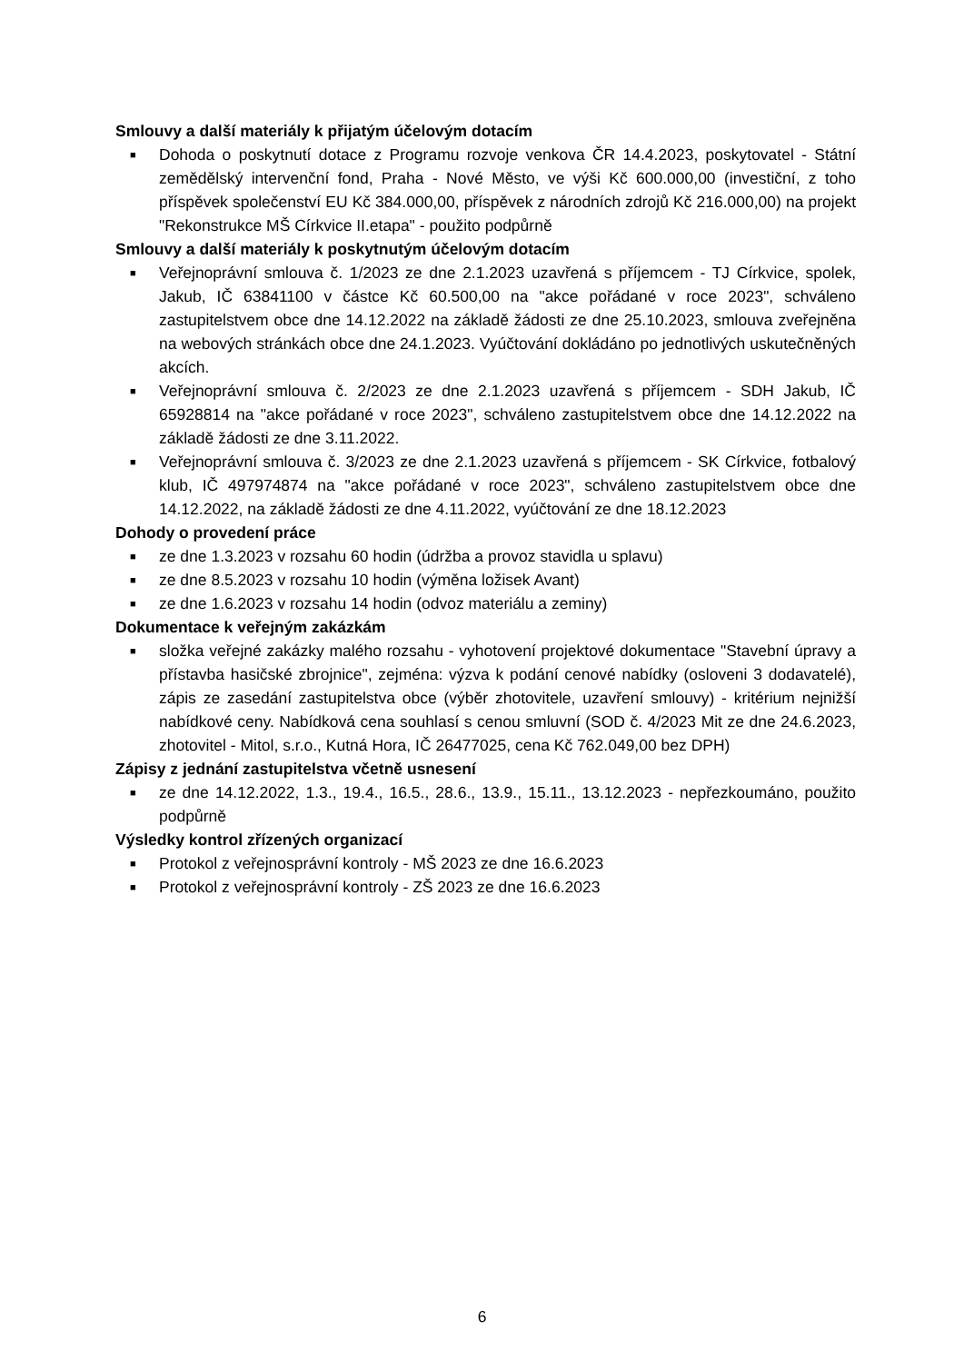Smlouvy a další materiály k přijatým účelovým dotacím
■ Dohoda o poskytnutí dotace z Programu rozvoje venkova ČR 14.4.2023, poskytovatel - Státní zemědělský intervenční fond, Praha - Nové Město, ve výši Kč 600.000,00 (investiční, z toho příspěvek společenství EU Kč 384.000,00, příspěvek z národních zdrojů Kč 216.000,00) na projekt "Rekonstrukce MŠ Církvice II.etapa" - použito podpůrně
Smlouvy a další materiály k poskytnutým účelovým dotacím
■ Veřejnoprávní smlouva č. 1/2023 ze dne 2.1.2023 uzavřená s příjemcem - TJ Církvice, spolek, Jakub, IČ 63841100 v částce Kč 60.500,00 na "akce pořádané v roce 2023", schváleno zastupitelstvem obce dne 14.12.2022 na základě žádosti ze dne 25.10.2023, smlouva zveřejněna na webových stránkách obce dne 24.1.2023. Vyúčtování dokládáno po jednotlivých uskutečněných akcích.
■ Veřejnoprávní smlouva č. 2/2023 ze dne 2.1.2023 uzavřená s příjemcem - SDH Jakub, IČ 65928814 na "akce pořádané v roce 2023", schváleno zastupitelstvem obce dne 14.12.2022 na základě žádosti ze dne 3.11.2022.
■ Veřejnoprávní smlouva č. 3/2023 ze dne 2.1.2023 uzavřená s příjemcem - SK Církvice, fotbalový klub, IČ 497974874 na "akce pořádané v roce 2023", schváleno zastupitelstvem obce dne 14.12.2022, na základě žádosti ze dne 4.11.2022, vyúčtování ze dne 18.12.2023
Dohody o provedení práce
■ ze dne 1.3.2023 v rozsahu 60 hodin (údržba a provoz stavidla u splavu)
■ ze dne 8.5.2023 v rozsahu 10 hodin (výměna ložisek Avant)
■ ze dne 1.6.2023 v rozsahu 14 hodin (odvoz materiálu a zeminy)
Dokumentace k veřejným zakázkám
■ složka veřejné zakázky malého rozsahu - vyhotovení projektové dokumentace "Stavební úpravy a přístavba hasičské zbrojnice", zejména: výzva k podání cenové nabídky (osloveni 3 dodavatelé), zápis ze zasedání zastupitelstva obce (výběr zhotovitele, uzavření smlouvy) - kritérium nejnižší nabídkové ceny. Nabídková cena souhlasí s cenou smluvní (SOD č. 4/2023 Mit ze dne 24.6.2023, zhotovitel - Mitol, s.r.o., Kutná Hora, IČ 26477025, cena Kč 762.049,00 bez DPH)
Zápisy z jednání zastupitelstva včetně usnesení
■ ze dne 14.12.2022, 1.3., 19.4., 16.5., 28.6., 13.9., 15.11., 13.12.2023 - nepřezkoumáno, použito podpůrně
Výsledky kontrol zřízených organizací
■ Protokol z veřejnosprávní kontroly - MŠ 2023 ze dne 16.6.2023
■ Protokol z veřejnosprávní kontroly - ZŠ 2023 ze dne 16.6.2023
6